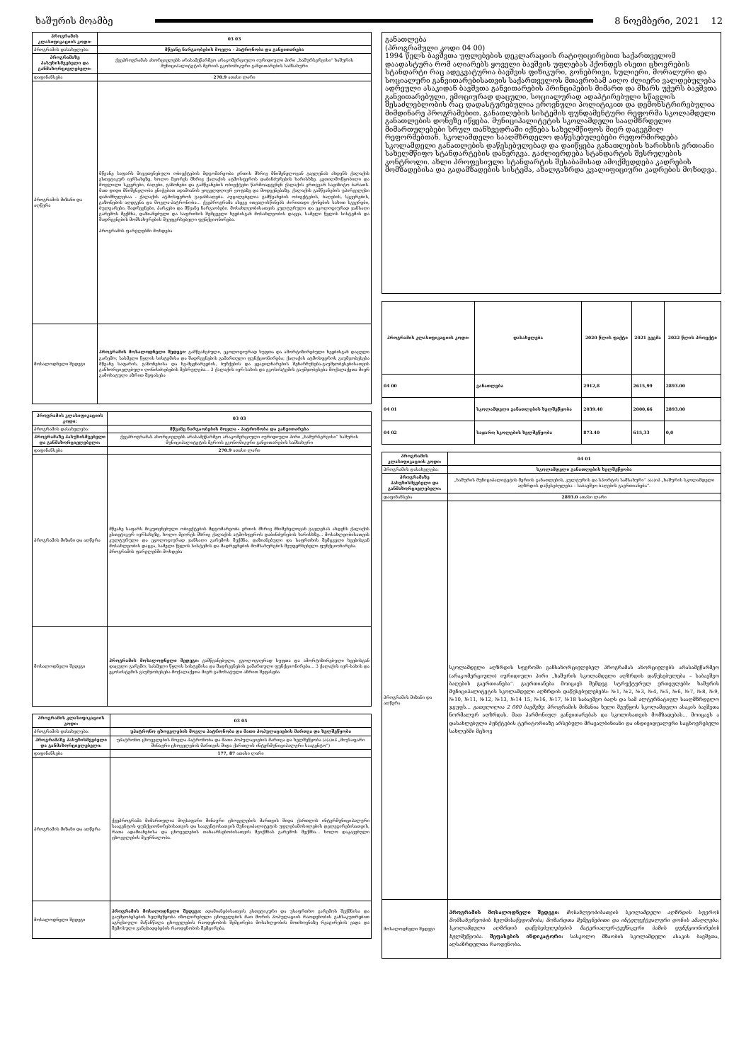ხაშურის მოამბე 8 ნოემბერი, 2021 12
| პროგრამის კლასიფიკაციის კოდი: | 03 03 |
| --- | --- |
| პროგრამის დასახელება: | მწვანე ნარგაობების მოვლა - პატრონობა და განვითარება |
| პროგრამაზე პასუხისმგებელი და განმახორციელებელი: | ქვეპროგრამას ახორციელებს არასამეწარმეო არაკომერციული იურიდიული პირი „ხაშურსერვისი“ ხაშურის მუნიციპალიტეტის მერიის ეკონომიკური განვითარების სამსახური |
| დაფინანსება | 270.9 ათასი ლარი |
| პროგრამის მიზანი და აღწერა | მწვანე საფარს მიკუთვნებული ობიექტების მდგომარეობა ერთის მხრივ მნიშვნელოვან გავლენას ახდენს ქალაქის ესთეტიკურ იერსახეზე, ხოლო მეორეს მხრივ ქალაქის ატმოსფეროს დაბინძურების ხარისხზე. კეთილმოწყობილი და მოვლილი სკვერები, ბაღები, გაზონები და გამწვანების ობიექტები წარმოადგენენ ქალაქის ერთგვარ სავიზიტო ბარათს. მათ დიდი მნიშვნელობა ენიჭებათ ადამიანის ყოველდღიურ ყოფაზე და მოდვენებაზე. ქალაქის გამწვანების უპირველესი დანიშნულებაა - ქალაქის ატმოსფეროს გაჯანსაღება. აუცილებელია გამწვანების ობიექტების, ბაღების, სკვერების, გაზონების აღდგენა და მოვლა-პატრონობა... ქვეპროგრამა ასევე ითვალისწინებს ძირითადი ქონების სახით სკვერები, ბულვარები, შადრევნები, პარკები და მწვანე ნარგაობები. მოსახლეობისათვის კულტურული და ეკოლოგიურად ჯანსაღი გარემოს შექმნა, დაზიანებული და საფრთხის შემცველი ხეებისგან მოსახლეობის დაცვა, სამელი წყლის სისტემის და შადრევნების მომსახურების შეუფერხებელი ფუნქციონირება. პროგრამის ფარგლებში მოხდება |
| მოსალოდნელი შედეგი | პროგრამის მოსალოდნელი შედეგი: გამწვანებული, ეკოლოგიურად სუფთა და ამორტიზირებული ხეებისგან დაცული გარემო; სასმელი წყლის სისტემისა და შადრევნების გამართული ფუნქციონირება; ქალაქის ატმოსფეროს გაუმჯობესება მწვანე საფარის, გაზონებისა და ხე-მცენარეების, ბუჩქების და ყვავილნარების შენარჩუნება-გაუმჯობესებისათვის განხორციელებული ღონისძიებების შესრულება... 3 ქალაქის იერ-სახის და ეკოსისტემის გაუმჯობესება მოქალაქეთა მიერ გამოხატული აზრით შეფასება |
| პროგრამის კლასიფიკაციის კოდი: | 03 03 |
| --- | --- |
| პროგრამის დასახელება: | მწვანე ნარგაობების მოვლა - პატრონობა და განვითარება |
| პროგრამაზე პასუხისმგებელი და განმახორციელებელი: | ქვეპროგრამას ახორციელებს არასამეწარმეო არაკომერციული იურიდიული პირი „ხაშურსერვისი“ ხაშურის მუნიციპალიტეტის მერიის ეკონომიკური განვითარების სამსახური |
| დაფინანსება | 270.9 ათასი ლარი |
| პროგრამის მიზანი და აღწერა | მწვანე საფარს მიკუთვნებული ობიექტების მდგომარეობა ერთის მხრივ მნიშვნელოვან გავლენას ახდენს ქალაქის ესთეტიკურ იერსახეზე, ხოლო მეორეს მხრივ ქალაქის ატმოსფეროს დაბინძურების ხარისხზე... მოსახლეობისათვის კულტურული და ეკოლოგიურად ჯანსაღი გარემოს შექმნა, დაზიანებული და საფრთხის შემცველი ხეებისგან მოსახლეობის დაცვა, სამელი წყლის სისტემის და შადრევნების მომსახურების შეუფერხებელი ფუნქციონირება. პროგრამის ფარგლებში მოხდება |
| მოსალოდნელი შედეგი | პროგრამის მოსალოდნელი შედეგი: გამწვანებული, ეკოლოგიურად სუფთა და ამორტიზირებული ხეებისგან დაცული გარემო; სასმელი წყლის სისტემისა და შადრევნების გამართული ფუნქციონირება... 3 ქალაქის იერ-სახის და ეკოსისტემის გაუმჯობესება მოქალაქეთა მიერ გამოხატული აზრით შეფასება |
| პროგრამის კლასიფიკაციის კოდი: | 03 05 |
| --- | --- |
| პროგრამის დასახელება: | უპატრონო ცხოველების მოვლა პატრონობა და მათი პოპულაციების მართვა და ხელშეწყობა |
| პროგრამაზე პასუხისმგებელი და განმახორციელებელი: | უპატრონო ცხოველების მოვლა პატრონობა და მათი პოპულაციების მართვა და ხელშეწყობა (ა(ა)იპ „მიუსაფარი შინაური ცხოველების მართვის შიდა ქართლის ინტერმუნიციპალური სააგენტო“) |
| დაფინანსება | 177, 87 ათასი ლარი |
| პროგრამის მიზანი და აღწერა | ქვეპროგრამა მიმართულია მიუსაფარი შინაური ცხოველების მართვის შიდა ქართლის ინტერმუნიციპალური სააგენტოს ფუნქციონირებისათვის და სააგენტოსათვის მუნიციპალიტეტის უფლებამოსილების დელეგირებისათვის, რათა ადამიანებისა და ცხოველების თანაარსებობისათვის შეიქმნას გარემოს შექმნა... ხოლო დაკავებული ცხოველების მკურნალობა. |
| მოსალოდნელი შედეგი | პროგრამის მოსალოდნელი შედეგი: ადამიანებისათვის ესთეტიკური და უსაფრთხო გარემოს შექმნისა და გაუმჯობესების ხელშეწყობა იზოლირებული ცხოველების მათ შორის პოპულაციის რაოდენობის განსაკუთრებით აგრესიული მაწანწალა ცხოველების რაოდენობის შემცირება მოსახლეობის მოთხოვნაზე რეაგირების ვადა და შემოსული განცხადებების რაოდენობის შემცირება. |
განათლება
(პროგრამული კოდი 04 00)
1994 წელს ბავშვთა უფლებების დეკლარაციის რატიფიცირებით საქართველომ დაადასტურა რომ აღიარებს ყოველი ბავშვის უფლებას ჰქონდეს ისეთი ცხოვრების სტანდარტი რაც ადეკვატურია ბავშვის ფიზიკური, გონებრივი, სულიერი, მორალური და სოციალური განვითარებისათვის საქართველოს მთავრობამ აიღო ძლიერი ვალდებულება ადრეული ასაკიდან ბავშვთა განვითარების პრინციპების მიმართ და მხარს უჭერს ბავშვთა განვითარებული, ემოციურად დაცული, სოციალურად ადაპტირებული სწავლის შესაძლებლობის რაც დადასტურებულია ეროვნული პოლიტიკით და დემონსტრირებულია მიმდინარე პროგრამებით. განათლების სისტემის ფუნდამენტური რეფორმა სკოლამდელი განათლების დონეზე იწყება. მუნიციპალიტეტის სკოლამდელი სააღმზრდელო მიმართულებები სრულ თანხვედრაში იქნება სახელმწიფოს მიერ დაგეგმილ რეფორმებთან. სკოლამდელი სააღმზრდელო დაწესებულებები რეფორმირდება სკოლამდელი განათლების დაწესებულებად და დაიწყება განათლების ხარისხის ერთიანი სახელმწიფო სტანდარტების დანერგვა. გაძლიერდება სტანდარტის შესრულების კონტროლი. ახლი პროფესიული სტანდარტის შესაბამისად ამოქმედდება კადრების მომზადებისა და გადამზადების სისტემა, ახალგაზრდა კვალიფიციური კადრების მოზიდვა.
| პროგრამის კლასიფიკაციის კოდი: | დასახელება | 2020 წლის ფაქტი | 2021 გეგმა | 2022 წლის პროექტი |
| --- | --- | --- | --- | --- |
| 04 00 | განათლება | 2912,8 | 2615,99 | 2893.00 |
| 04 01 | სკოლამდელი განათლების ხელშეწყობა | 2039.40 | 2000,66 | 2893.00 |
| 04 02 | საჯარო სკოლების ხელშეწყობა | 873.40 | 615,33 | 0,0 |
| პროგრამის კლასიფიკაციის კოდი: | 04 01 |
| --- | --- |
| პროგრამის დასახელება: | სკოლამდელი განათლების ხელშეწყობა |
| პროგრამაზე პასუხისმგებელი და განმახორციელებელი: | „ხაშურის მუნიციპალიტეტის მერიის განათლების, კულტურის და სპორტის სამსახური“ ა(ა)იპ „ხაშურის სკოლამდელი აღზრდის დაწესებულება – საბავშვო ბაღების გაერთიანება“. |
| დაფინანსება | 2893.0 ათასი ლარი |
| პროგრამის მიზანი და აღწერა | სკოლამდელი აღზრდის სფეროში განსახორციელებელ პროგრამას ახორციელებს არასამეწარმეო (არაკომერციული) იურიდიული პირი „ხაშურის სკოლამდელი აღზრდის დაწესებულება – საბავშვო ბაღების გაერთიანება“. გაერთიანება მოიცავს შემდეგ სტრუქტურულ ერთეულებს: ხაშურის მუნიციპალიტეტის სკოლამდელი აღზრდის დაწესებულებებს- №1, №2, №3, №4, №5, №6, №7, №8, №9, №10, №11, №12, №13, №14 15, №16, №17, №18 საბავშვო ბაღს და სამ ალტერნატიულ სააღმზრდელო ჯგუფს... გათვლილია 2 000 ბავშვზე; პროგრამის მიზანია ხელი შეუწყოს სკოლამდელი ასაკის ბავშვთა ნორმალურ აღზრდას, მათ ჰარმონიულ განვითარებას და სკოლისათვის მომზადებას... მოიცავს ა დასახლებული პუნქტების ტერიტორიაზე არსებული მრავალბინიანი და ინდივიდუალური საცხოვრებელი სახლებში მცხოვ |
| მოსალოდნელი შედეგი | პროგრამის მოსალოდნელი შედეგი: მოსახლეობისათვის სკოლამდელი აღზრდის სფეროს მომსახურეობის ხელმისაწვდომობა; მოზარდთა შემეცნებითი და ინტელექტუალური დონის ამაღლება; სკოლამდელი აღზრდის დაწესებულებების მატერიალურ-ტექნიკური ბაზის ფუნქციონირების ხელშეწყობა. შეფასების ინდიკატორი: სასკოლო მზაობის სკოლამდელი ასაკის ბავშვთა, აღსაზრდელთა რაოდენობა. |